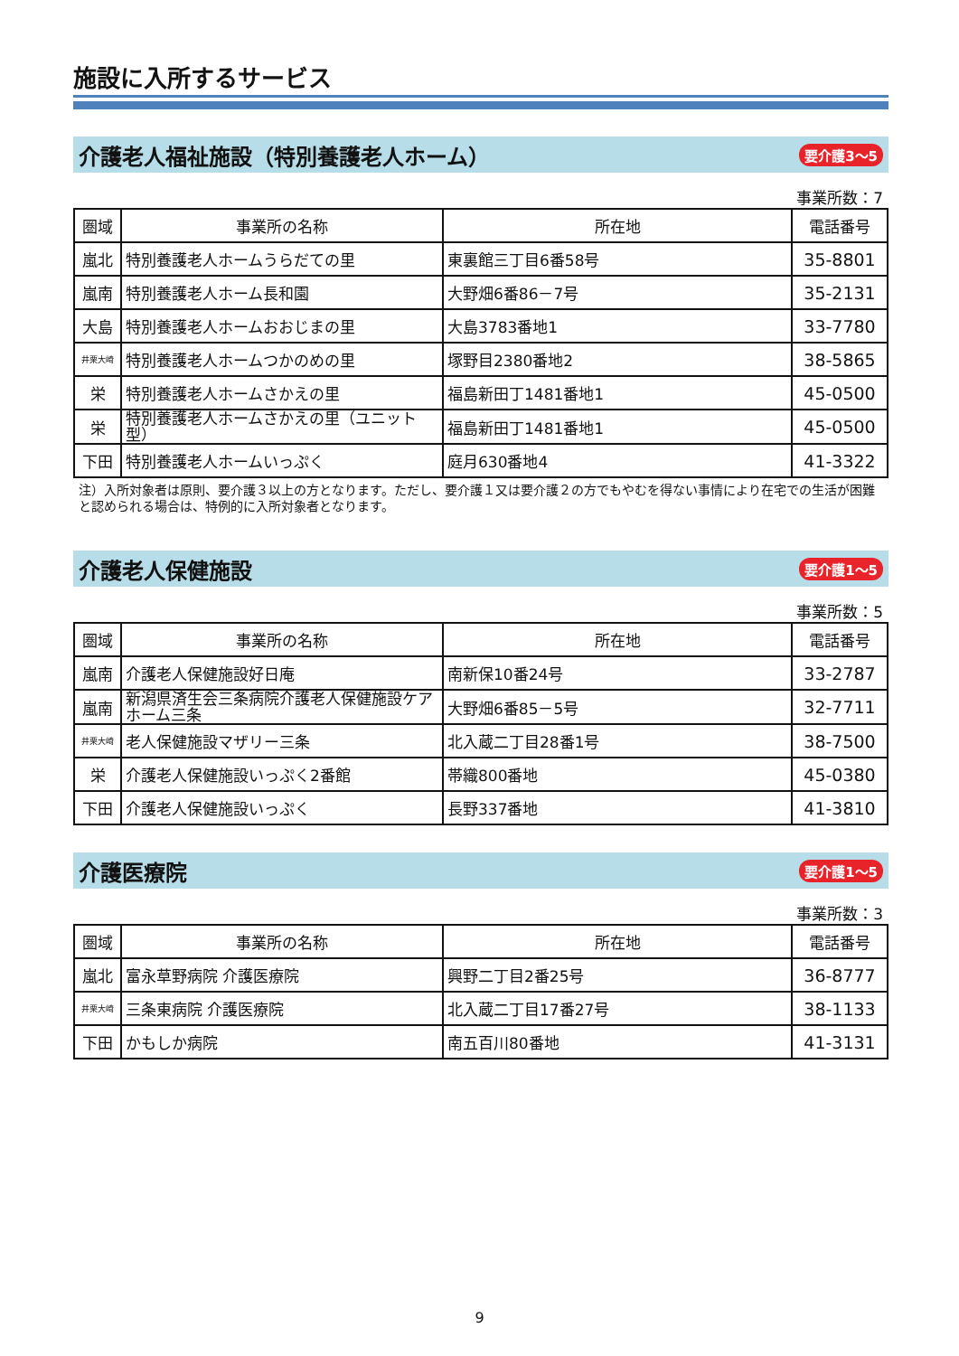施設に入所するサービス
介護老人福祉施設（特別養護老人ホーム） 要介護3～5
事業所数：7
| 圏域 | 事業所の名称 | 所在地 | 電話番号 |
| --- | --- | --- | --- |
| 嵐北 | 特別養護老人ホームうらだての里 | 東裏館三丁目6番58号 | 35-8801 |
| 嵐南 | 特別養護老人ホーム長和園 | 大野畑6番86－7号 | 35-2131 |
| 大島 | 特別養護老人ホームおおじまの里 | 大島3783番地1 | 33-7780 |
| 井栗大崎 | 特別養護老人ホームつかのめの里 | 塚野目2380番地2 | 38-5865 |
| 栄 | 特別養護老人ホームさかえの里 | 福島新田丁1481番地1 | 45-0500 |
| 栄 | 特別養護老人ホームさかえの里（ユニット型） | 福島新田丁1481番地1 | 45-0500 |
| 下田 | 特別養護老人ホームいっぷく | 庭月630番地4 | 41-3322 |
注）入所対象者は原則、要介護３以上の方となります。ただし、要介護１又は要介護２の方でもやむを得ない事情により在宅での生活が困難と認められる場合は、特例的に入所対象者となります。
介護老人保健施設 要介護1～5
事業所数：5
| 圏域 | 事業所の名称 | 所在地 | 電話番号 |
| --- | --- | --- | --- |
| 嵐南 | 介護老人保健施設好日庵 | 南新保10番24号 | 33-2787 |
| 嵐南 | 新潟県済生会三条病院介護老人保健施設ケアホーム三条 | 大野畑6番85－5号 | 32-7711 |
| 井栗大崎 | 老人保健施設マザリー三条 | 北入蔵二丁目28番1号 | 38-7500 |
| 栄 | 介護老人保健施設いっぷく2番館 | 帯織800番地 | 45-0380 |
| 下田 | 介護老人保健施設いっぷく | 長野337番地 | 41-3810 |
介護医療院 要介護1～5
事業所数：3
| 圏域 | 事業所の名称 | 所在地 | 電話番号 |
| --- | --- | --- | --- |
| 嵐北 | 富永草野病院 介護医療院 | 興野二丁目2番25号 | 36-8777 |
| 井栗大崎 | 三条東病院 介護医療院 | 北入蔵二丁目17番27号 | 38-1133 |
| 下田 | かもしか病院 | 南五百川80番地 | 41-3131 |
9